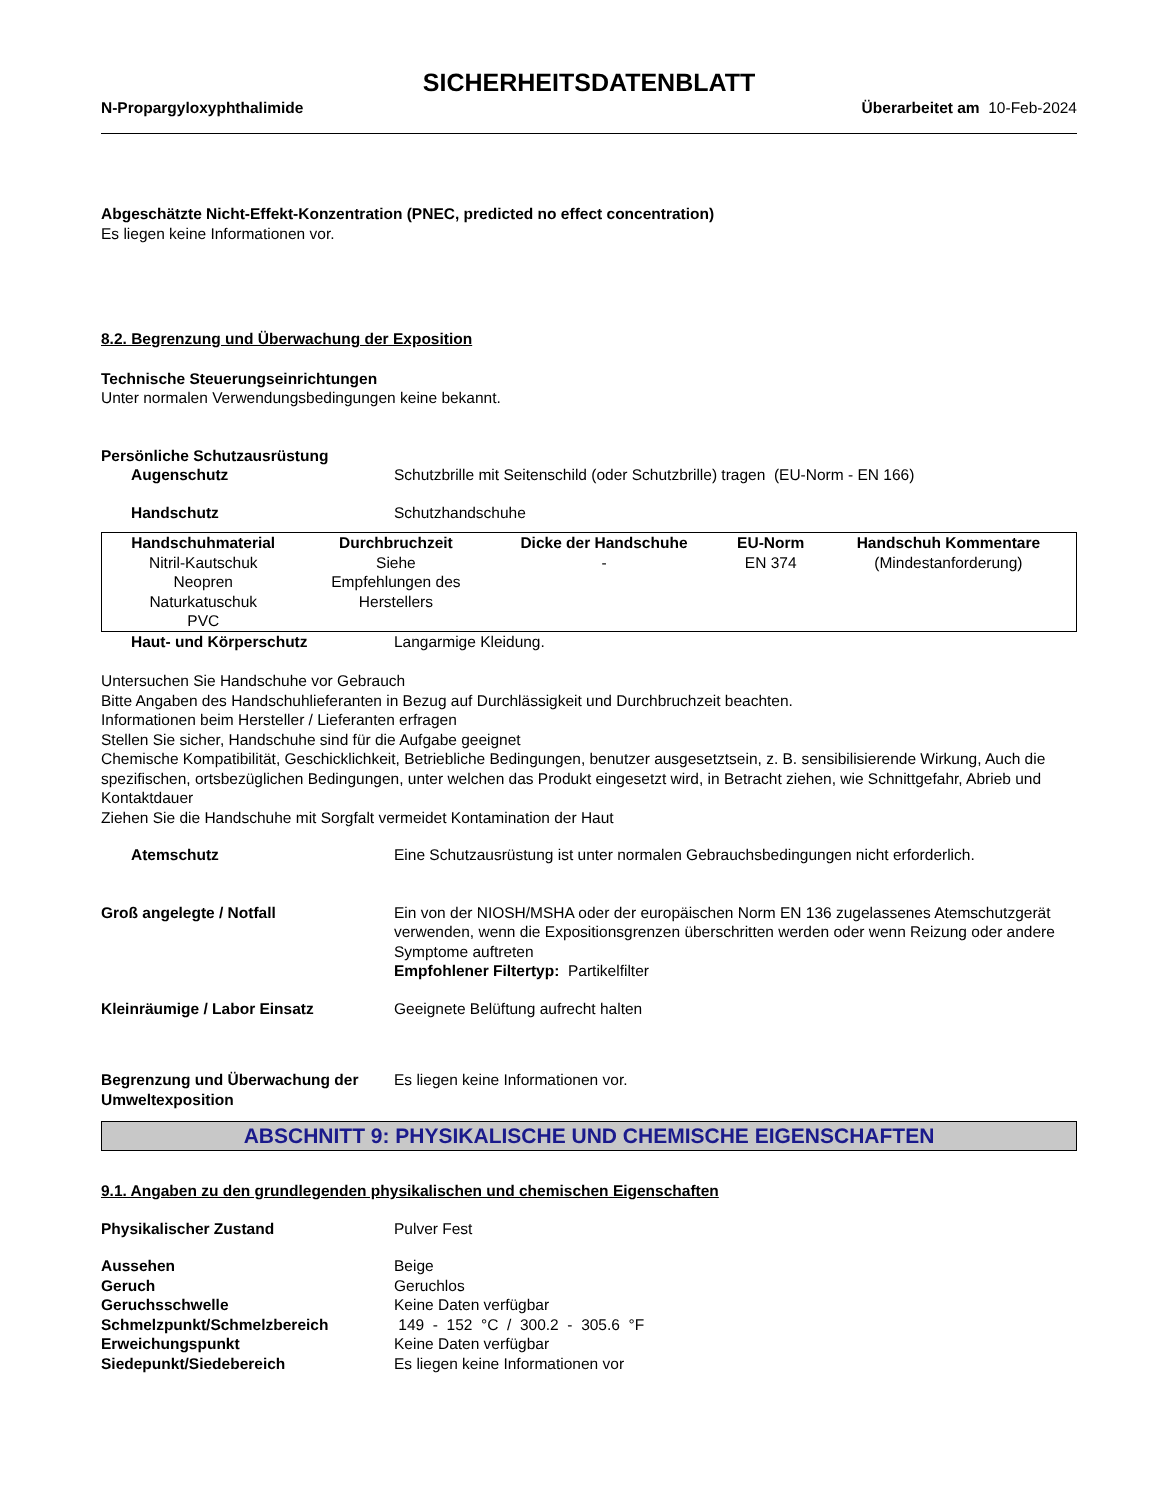SICHERHEITSDATENBLATT
N-Propargyloxyphthalimide Überarbeitet am 10-Feb-2024
Abgeschätzte Nicht-Effekt-Konzentration (PNEC, predicted no effect concentration)
Es liegen keine Informationen vor.
8.2. Begrenzung und Überwachung der Exposition
Technische Steuerungseinrichtungen
Unter normalen Verwendungsbedingungen keine bekannt.
Persönliche Schutzausrüstung
Augenschutz Schutzbrille mit Seitenschild (oder Schutzbrille) tragen (EU-Norm - EN 166)
Handschutz Schutzhandschuhe
| Handschuhmaterial | Durchbruchzeit | Dicke der Handschuhe | EU-Norm | Handschuh Kommentare |
| --- | --- | --- | --- | --- |
| Nitril-Kautschuk Neopren Naturkatuschuk PVC | Siehe Empfehlungen des Herstellers | - | EN 374 | (Mindestanforderung) |
Haut- und Körperschutz Langarmige Kleidung.
Untersuchen Sie Handschuhe vor Gebrauch
Bitte Angaben des Handschuhlieferanten in Bezug auf Durchlässigkeit und Durchbruchzeit beachten.
Informationen beim Hersteller / Lieferanten erfragen
Stellen Sie sicher, Handschuhe sind für die Aufgabe geeignet
Chemische Kompatibilität, Geschicklichkeit, Betriebliche Bedingungen, benutzer ausgesetztsein, z. B. sensibilisierende Wirkung, Auch die spezifischen, ortsbezüglichen Bedingungen, unter welchen das Produkt eingesetzt wird, in Betracht ziehen, wie Schnittgefahr, Abrieb und Kontaktdauer
Ziehen Sie die Handschuhe mit Sorgfalt vermeidet Kontamination der Haut
Atemschutz Eine Schutzausrüstung ist unter normalen Gebrauchsbedingungen nicht erforderlich.
Groß angelegte / Notfall Ein von der NIOSH/MSHA oder der europäischen Norm EN 136 zugelassenes Atemschutzgerät verwenden, wenn die Expositionsgrenzen überschritten werden oder wenn Reizung oder andere Symptome auftreten
Empfohlener Filtertyp: Partikelfilter
Kleinräumige / Labor Einsatz Geeignete Belüftung aufrecht halten
Begrenzung und Überwachung der Umweltexposition Es liegen keine Informationen vor.
ABSCHNITT 9: PHYSIKALISCHE UND CHEMISCHE EIGENSCHAFTEN
9.1. Angaben zu den grundlegenden physikalischen und chemischen Eigenschaften
Physikalischer Zustand Pulver Fest
Aussehen Beige
Geruch Geruchlos
Geruchsschwelle Keine Daten verfügbar
Schmelzpunkt/Schmelzbereich 149 - 152 °C / 300.2 - 305.6 °F
Erweichungspunkt Keine Daten verfügbar
Siedepunkt/Siedebereich Es liegen keine Informationen vor